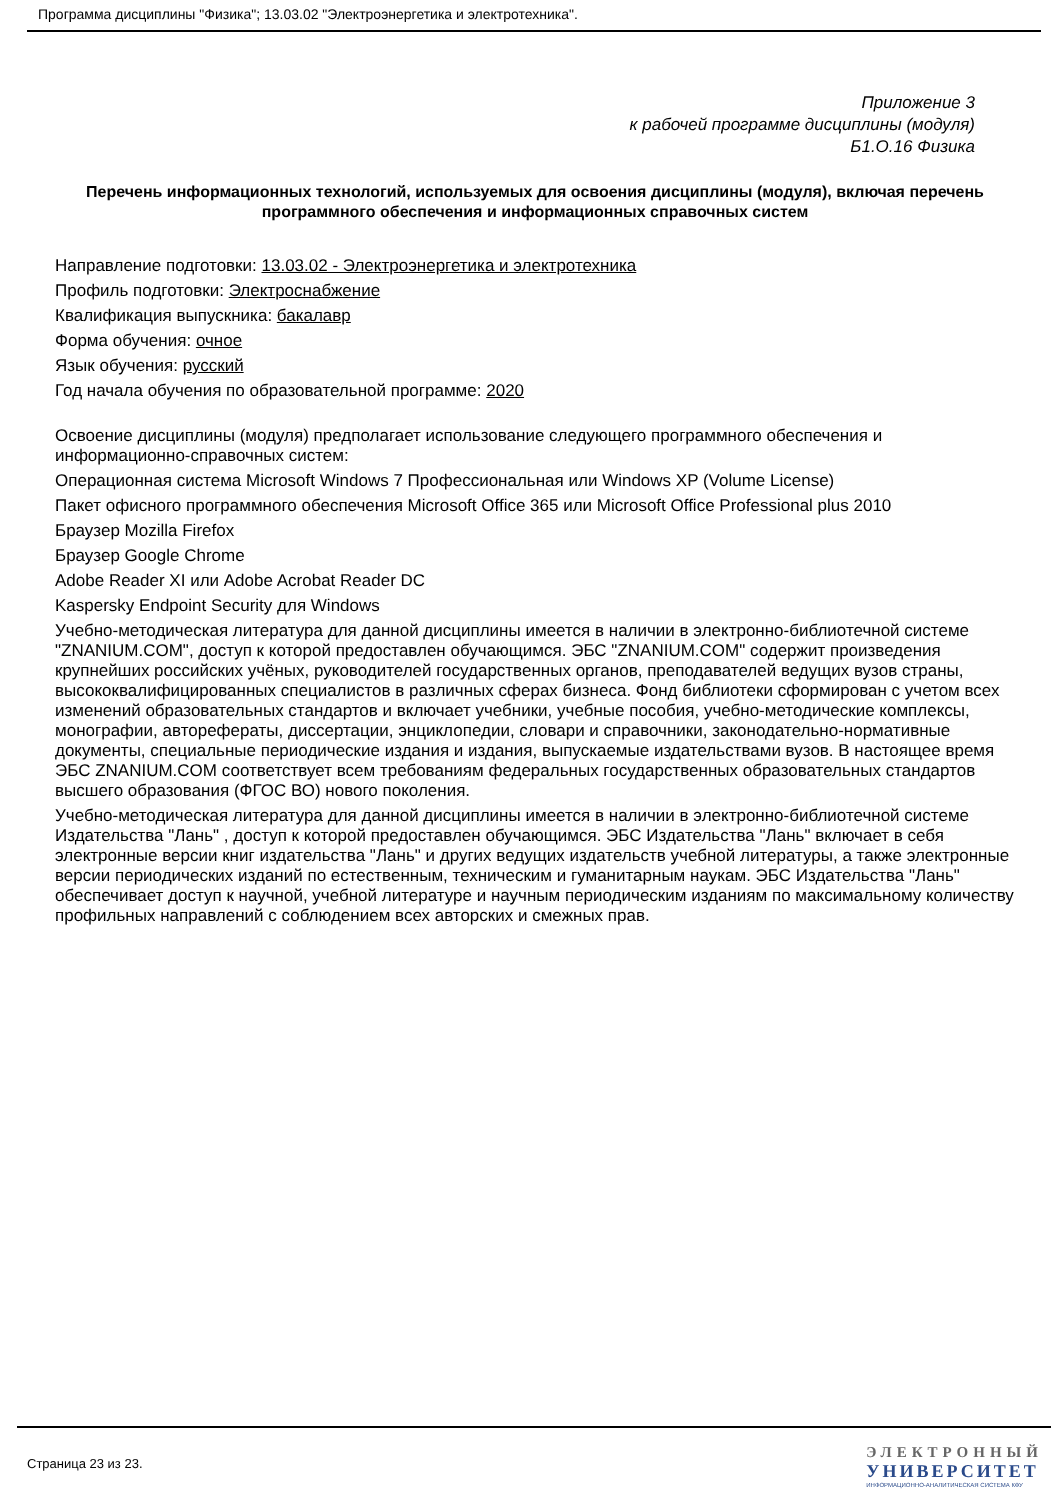Программа дисциплины "Физика"; 13.03.02 "Электроэнергетика и электротехника".
Приложение 3
к рабочей программе дисциплины (модуля)
Б1.О.16 Физика
Перечень информационных технологий, используемых для освоения дисциплины (модуля), включая перечень программного обеспечения и информационных справочных систем
Направление подготовки: 13.03.02 - Электроэнергетика и электротехника
Профиль подготовки: Электроснабжение
Квалификация выпускника: бакалавр
Форма обучения: очное
Язык обучения: русский
Год начала обучения по образовательной программе: 2020
Освоение дисциплины (модуля) предполагает использование следующего программного обеспечения и информационно-справочных систем:
Операционная система Microsoft Windows 7 Профессиональная или Windows XP (Volume License)
Пакет офисного программного обеспечения Microsoft Office 365 или Microsoft Office Professional plus 2010
Браузер Mozilla Firefox
Браузер Google Chrome
Adobe Reader XI или Adobe Acrobat Reader DC
Kaspersky Endpoint Security для Windows
Учебно-методическая литература для данной дисциплины имеется в наличии в электронно-библиотечной системе "ZNANIUM.COM", доступ к которой предоставлен обучающимся. ЭБС "ZNANIUM.COM" содержит произведения крупнейших российских учёных, руководителей государственных органов, преподавателей ведущих вузов страны, высококвалифицированных специалистов в различных сферах бизнеса. Фонд библиотеки сформирован с учетом всех изменений образовательных стандартов и включает учебники, учебные пособия, учебно-методические комплексы, монографии, авторефераты, диссертации, энциклопедии, словари и справочники, законодательно-нормативные документы, специальные периодические издания и издания, выпускаемые издательствами вузов. В настоящее время ЭБС ZNANIUM.COM соответствует всем требованиям федеральных государственных образовательных стандартов высшего образования (ФГОС ВО) нового поколения.
Учебно-методическая литература для данной дисциплины имеется в наличии в электронно-библиотечной системе Издательства "Лань" , доступ к которой предоставлен обучающимся. ЭБС Издательства "Лань" включает в себя электронные версии книг издательства "Лань" и других ведущих издательств учебной литературы, а также электронные версии периодических изданий по естественным, техническим и гуманитарным наукам. ЭБС Издательства "Лань" обеспечивает доступ к научной, учебной литературе и научным периодическим изданиям по максимальному количеству профильных направлений с соблюдением всех авторских и смежных прав.
Страница 23 из 23.
ЭЛЕКТРОННЫЙ
УНИВЕРСИТЕТ
ИНФОРМАЦИОННО-АНАЛИТИЧЕСКАЯ СИСТЕМА КФУ